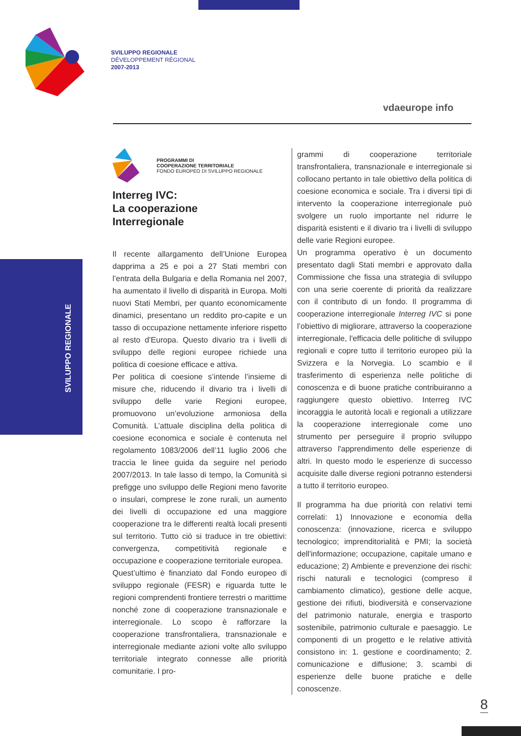SVILUPPO REGIONALE
DÉVELOPPEMENT RÉGIONAL
2007-2013
vdaeurope info
SVILUPPO REGIONALE
PROGRAMMI DI
COOPERAZIONE TERRITORIALE
FONDO EUROPEO DI SVILUPPO REGIONALE
Interreg IVC:
La cooperazione
Interregionale
Il recente allargamento dell’Unione Europea dapprima a 25 e poi a 27 Stati membri con l’entrata della Bulgaria e della Romania nel 2007, ha aumentato il livello di disparità in Europa. Molti nuovi Stati Membri, per quanto economicamente dinamici, presentano un reddito pro-capite e un tasso di occupazione nettamente inferiore rispetto al resto d’Europa. Questo divario tra i livelli di sviluppo delle regioni europee richiede una politica di coesione efficace e attiva.
Per politica di coesione s’intende l’insieme di misure che, riducendo il divario tra i livelli di sviluppo delle varie Regioni europee, promuovono un’evoluzione armoniosa della Comunità. L’attuale disciplina della politica di coesione economica e sociale è contenuta nel regolamento 1083/2006 dell’11 luglio 2006 che traccia le linee guida da seguire nel periodo 2007/2013. In tale lasso di tempo, la Comunità si prefigge uno sviluppo delle Regioni meno favorite o insulari, comprese le zone rurali, un aumento dei livelli di occupazione ed una maggiore cooperazione tra le differenti realtà locali presenti sul territorio. Tutto ciò si traduce in tre obiettivi: convergenza, competitività regionale e occupazione e cooperazione territoriale europea.
Quest’ultimo è finanziato dal Fondo europeo di sviluppo regionale (FESR) e riguarda tutte le regioni comprendenti frontiere terrestri o marittime nonché zone di cooperazione transnazionale e interregionale. Lo scopo è rafforzare la cooperazione transfrontaliera, transnazionale e interregionale mediante azioni volte allo sviluppo territoriale integrato connesse alle priorità comunitarie. I pro-
grammi di cooperazione territoriale transfrontaliera, transnazionale e interregionale si collocano pertanto in tale obiettivo della politica di coesione economica e sociale. Tra i diversi tipi di intervento la cooperazione interregionale può svolgere un ruolo importante nel ridurre le disparità esistenti e il divario tra i livelli di sviluppo delle varie Regioni europee.
Un programma operativo è un documento presentato dagli Stati membri e approvato dalla Commissione che fissa una strategia di sviluppo con una serie coerente di priorità da realizzare con il contributo di un fondo. Il programma di cooperazione interregionale Interreg IVC si pone l’obiettivo di migliorare, attraverso la cooperazione interregionale, l'efficacia delle politiche di sviluppo regionali e copre tutto il territorio europeo più la Svizzera e la Norvegia. Lo scambio e il trasferimento di esperienza nelle politiche di conoscenza e di buone pratiche contribuiranno a raggiungere questo obiettivo. Interreg IVC incoraggia le autorità locali e regionali a utilizzare la cooperazione interregionale come uno strumento per perseguire il proprio sviluppo attraverso l'apprendimento delle esperienze di altri. In questo modo le esperienze di successo acquisite dalle diverse regioni potranno estendersi a tutto il territorio europeo.
Il programma ha due priorità con relativi temi correlati: 1) Innovazione e economia della conoscenza: (innovazione, ricerca e sviluppo tecnologico; imprenditorialità e PMI; la società dell'informazione; occupazione, capitale umano e educazione; 2) Ambiente e prevenzione dei rischi: rischi naturali e tecnologici (compreso il cambiamento climatico), gestione delle acque, gestione dei rifiuti, biodiversità e conservazione del patrimonio naturale, energia e trasporto sostenibile, patrimonio culturale e paesaggio. Le componenti di un progetto e le relative attività consistono in: 1. gestione e coordinamento; 2. comunicazione e diffusione; 3. scambi di esperienze delle buone pratiche e delle conoscenze.
8